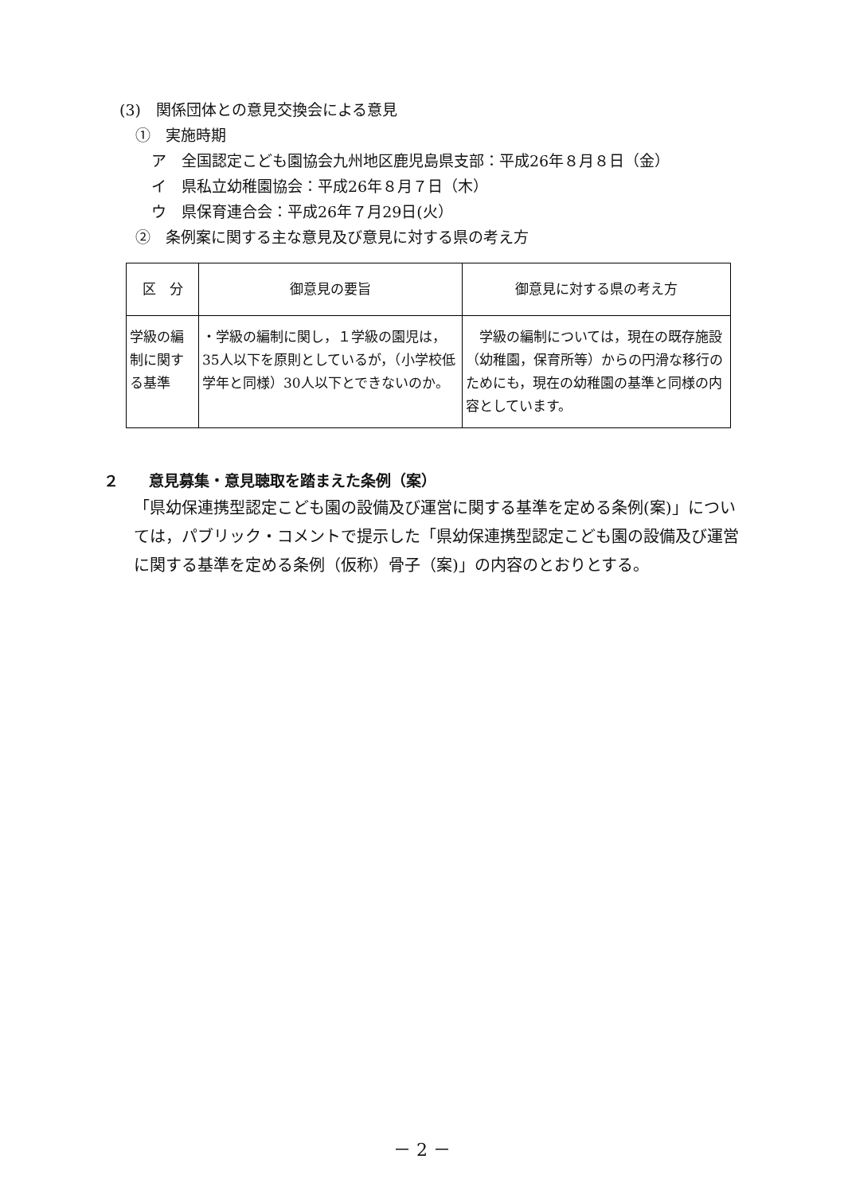(3)　関係団体との意見交換会による意見
①　実施時期
ア　全国認定こども園協会九州地区鹿児島県支部：平成26年８月８日（金）
イ　県私立幼稚園協会：平成26年８月７日（木）
ウ　県保育連合会：平成26年７月29日(火）
②　条例案に関する主な意見及び意見に対する県の考え方
| 区 分 | 御意見の要旨 | 御意見に対する県の考え方 |
| --- | --- | --- |
| 学級の編制に関する基準 | ・学級の編制に関し，１学級の園児は，35人以下を原則としているが，（小学校低学年と同様）30人以下とできないのか。 | 学級の編制については，現在の既存施設（幼稚園，保育所等）からの円滑な移行のためにも，現在の幼稚園の基準と同様の内容としています。 |
２　　意見募集・意見聴取を踏まえた条例（案）
「県幼保連携型認定こども園の設備及び運営に関する基準を定める条例(案)」については，パブリック・コメントで提示した「県幼保連携型認定こども園の設備及び運営に関する基準を定める条例（仮称）骨子（案)」の内容のとおりとする。
－ 2 －